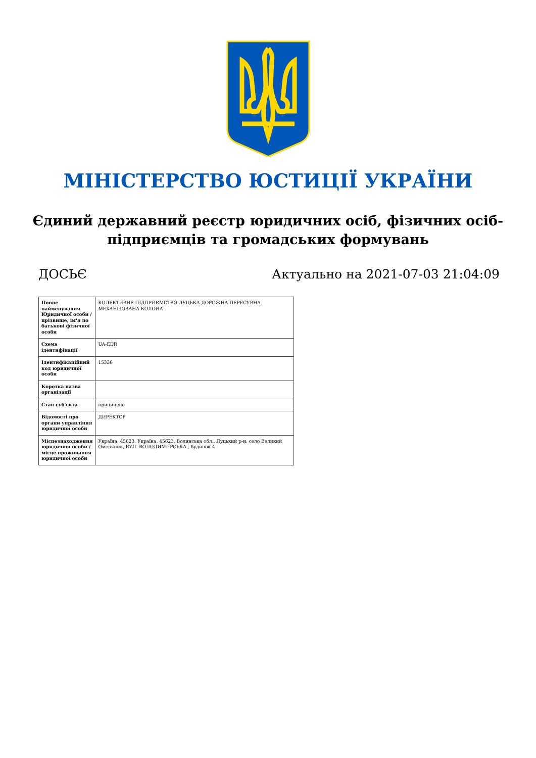МІНІСТЕРСТВО ЮСТИЦІЇ УКРАЇНИ
Єдиний державний реєстр юридичних осіб, фізичних осіб-підприємців та громадських формувань
ДОСЬЄ Актуально на 2021-07-03 21:04:09
| Повне найменування Юридичної особи / прізвище, ім'я по батькові фізичної особи | КОЛЕКТИВНЕ ПІДПРИЄМСТВО ЛУЦЬКА ДОРОЖНА ПЕРЕСУВНА МЕХАНІЗОВАНА КОЛОНА |
| Схема ідентифікації | UA-EDR |
| Ідентифікаційний код юридичної особи | 15336 |
| Коротка назва організації | |
| Стан суб'єкта | припинено |
| Відомості про органи управління юридичної особи | ДИРЕКТОР |
| Місцезнаходження юридичної особи / місце проживання юридичної особи | Україна, 45623, Україна, 45623, Волинська обл., Луцький р-н, село Великий Омеляник, ВУЛ. ВОЛОДИМИРСЬКА , будинок 4 |